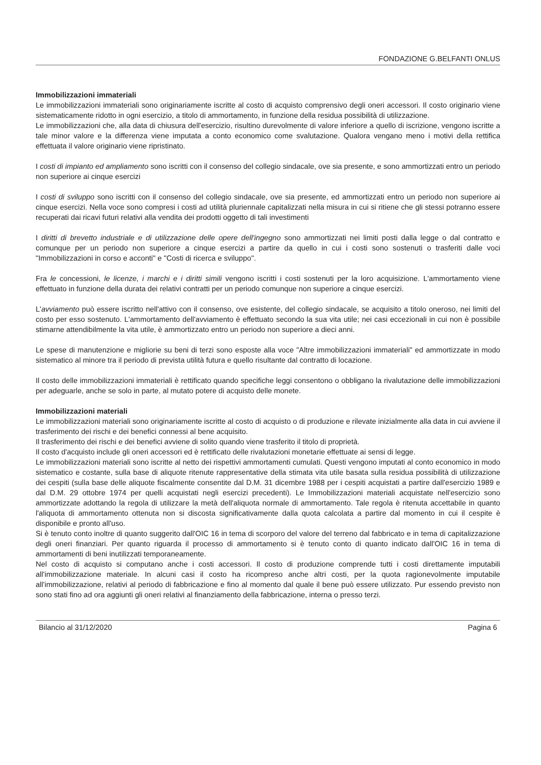FONDAZIONE G.BELFANTI ONLUS
Immobilizzazioni immateriali
Le immobilizzazioni immateriali sono originariamente iscritte al costo di acquisto comprensivo degli oneri accessori. Il costo originario viene sistematicamente ridotto in ogni esercizio, a titolo di ammortamento, in funzione della residua possibilità di utilizzazione.
Le immobilizzazioni che, alla data di chiusura dell'esercizio, risultino durevolmente di valore inferiore a quello di iscrizione, vengono iscritte a tale minor valore e la differenza viene imputata a conto economico come svalutazione. Qualora vengano meno i motivi della rettifica effettuata il valore originario viene ripristinato.
I costi di impianto ed ampliamento sono iscritti con il consenso del collegio sindacale, ove sia presente, e sono ammortizzati entro un periodo non superiore ai cinque esercizi
I costi di sviluppo sono iscritti con il consenso del collegio sindacale, ove sia presente, ed ammortizzati entro un periodo non superiore ai cinque esercizi. Nella voce sono compresi i costi ad utilità pluriennale capitalizzati nella misura in cui si ritiene che gli stessi potranno essere recuperati dai ricavi futuri relativi alla vendita dei prodotti oggetto di tali investimenti
I diritti di brevetto industriale e di utilizzazione delle opere dell'ingegno sono ammortizzati nei limiti posti dalla legge o dal contratto e comunque per un periodo non superiore a cinque esercizi a partire da quello in cui i costi sono sostenuti o trasferiti dalle voci "Immobilizzazioni in corso e acconti" e "Costi di ricerca e sviluppo".
Fra le concessioni, le licenze, i marchi e i diritti simili vengono iscritti i costi sostenuti per la loro acquisizione. L'ammortamento viene effettuato in funzione della durata dei relativi contratti per un periodo comunque non superiore a cinque esercizi.
L'avviamento può essere iscritto nell'attivo con il consenso, ove esistente, del collegio sindacale, se acquisito a titolo oneroso, nei limiti del costo per esso sostenuto. L'ammortamento dell'avviamento è effettuato secondo la sua vita utile; nei casi eccezionali in cui non è possibile stimarne attendibilmente la vita utile, è ammortizzato entro un periodo non superiore a dieci anni.
Le spese di manutenzione e migliorie su beni di terzi sono esposte alla voce "Altre immobilizzazioni immateriali" ed ammortizzate in modo sistematico al minore tra il periodo di prevista utilità futura e quello risultante dal contratto di locazione.
Il costo delle immobilizzazioni immateriali è rettificato quando specifiche leggi consentono o obbligano la rivalutazione delle immobilizzazioni per adeguarle, anche se solo in parte, al mutato potere di acquisto delle monete.
Immobilizzazioni materiali
Le immobilizzazioni materiali sono originariamente iscritte al costo di acquisto o di produzione e rilevate inizialmente alla data in cui avviene il trasferimento dei rischi e dei benefici connessi al bene acquisito.
Il trasferimento dei rischi e dei benefici avviene di solito quando viene trasferito il titolo di proprietà.
Il costo d'acquisto include gli oneri accessori ed è rettificato delle rivalutazioni monetarie effettuate ai sensi di legge.
Le immobilizzazioni materiali sono iscritte al netto dei rispettivi ammortamenti cumulati. Questi vengono imputati al conto economico in modo sistematico e costante, sulla base di aliquote ritenute rappresentative della stimata vita utile basata sulla residua possibilità di utilizzazione dei cespiti (sulla base delle aliquote fiscalmente consentite dal D.M. 31 dicembre 1988 per i cespiti acquistati a partire dall'esercizio 1989 e dal D.M. 29 ottobre 1974 per quelli acquistati negli esercizi precedenti). Le Immobilizzazioni materiali acquistate nell'esercizio sono ammortizzate adottando la regola di utilizzare la metà dell'aliquota normale di ammortamento. Tale regola è ritenuta accettabile in quanto l'aliquota di ammortamento ottenuta non si discosta significativamente dalla quota calcolata a partire dal momento in cui il cespite è disponibile e pronto all'uso.
Si è tenuto conto inoltre di quanto suggerito dall'OIC 16 in tema di scorporo del valore del terreno dal fabbricato e in tema di capitalizzazione degli oneri finanziari. Per quanto riguarda il processo di ammortamento si è tenuto conto di quanto indicato dall'OIC 16 in tema di ammortamenti di beni inutilizzati temporaneamente.
Nel costo di acquisto si computano anche i costi accessori. Il costo di produzione comprende tutti i costi direttamente imputabili all'immobilizzazione materiale. In alcuni casi il costo ha ricompreso anche altri costi, per la quota ragionevolmente imputabile all'immobilizzazione, relativi al periodo di fabbricazione e fino al momento dal quale il bene può essere utilizzato. Pur essendo previsto non sono stati fino ad ora aggiunti gli oneri relativi al finanziamento della fabbricazione, interna o presso terzi.
Bilancio al 31/12/2020 Pagina 6